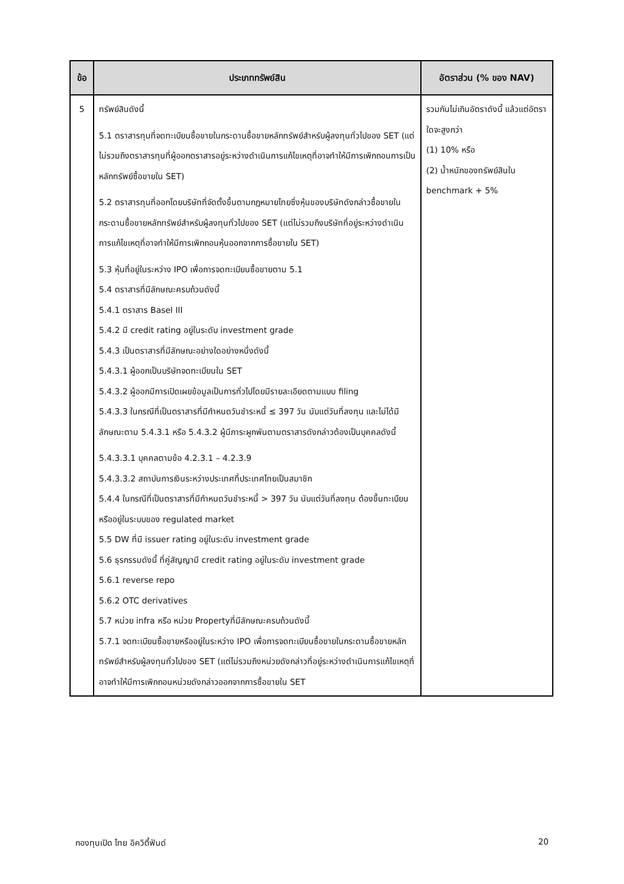| ข้อ | ประเภททรัพย์สิน | อัตราส่วน (% ของ NAV) |
| --- | --- | --- |
| 5 | ทรัพย์สินดังนี้ 5.1 ตราสารทุนที่จดทะเบียนซื้อขายในกระดานซื้อขายหลักทรัพย์สำหรับผู้ลงทุนทั่วไปของ SET (แต่ไม่รวมถึงตราสารทุนที่ผู้ออกตราสารอยู่ระหว่างดำเนินการแก้ไขเหตุที่อาจทำให้มีการเพิกถอนการเป็นหลักทรัพย์ซื้อขายใน SET) 5.2 ตราสารทุนที่ออกโดยบริษัทที่จัดตั้งขึ้นตามกฎหมายไทยซึ่งหุ้นของบริษัทดังกล่าวซื้อขายในกระดานซื้อขายหลักทรัพย์สำหรับผู้ลงทุนทั่วไปของ SET (แต่ไม่รวมถึงบริษัทที่อยู่ระหว่างดำเนินการแก้ไขเหตุที่อาจทำให้มีการเพิกถอนหุ้นออกจากการซื้อขายใน SET) 5.3 หุ้นที่อยู่ในระหว่าง IPO เพื่อการจดทะเบียนซื้อขายตาม 5.1 5.4 ตราสารที่มีลักษณะครบถ้วนดังนี้ 5.4.1 ตราสาร Basel III 5.4.2 มี credit rating อยู่ในระดับ investment grade 5.4.3 เป็นตราสารที่มีลักษณะอย่างใดอย่างหนึ่งดังนี้ 5.4.3.1 ผู้ออกเป็นบริษัทจดทะเบียนใน SET 5.4.3.2 ผู้ออกมีการเปิดเผยข้อมูลเป็นการทั่วไปโดยมีรายละเอียดตามแบบ filing 5.4.3.3 ในกรณีที่เป็นตราสารที่มีกำหนดวันชำระหนี้ ≤ 397 วัน นับแต่วันที่ลงทุน และไม่ได้มีลักษณะตาม 5.4.3.1 หรือ 5.4.3.2 ผู้มีภาระผูกพันตามตราสารดังกล่าวต้องเป็นบุคคลดังนี้ 5.4.3.3.1 บุคคลตามข้อ 4.2.3.1 – 4.2.3.9 5.4.3.3.2 สถาบันการเงินระหว่างประเทศที่ประเทศไทยเป็นสมาชิก 5.4.4 ในกรณีที่เป็นตราสารที่มีกำหนดวันชำระหนี้ > 397 วัน นับแต่วันที่ลงทุน ต้องขึ้นทะเบียนหรืออยู่ในระบบของ regulated market 5.5 DW ที่มี issuer rating อยู่ในระดับ investment grade 5.6 ธุรกรรมดังนี้ ที่คู่สัญญามี credit rating อยู่ในระดับ investment grade 5.6.1 reverse repo 5.6.2 OTC derivatives 5.7 หน่วย infra หรือ หน่วย Propertyที่มีลักษณะครบถ้วนดังนี้ 5.7.1 จดทะเบียนซื้อขายหรืออยู่ในระหว่าง IPO เพื่อการจดทะเบียนซื้อขายในกระดานซื้อขายหลักทรัพย์สำหรับผู้ลงทุนทั่วไปของ SET (แต่ไม่รวมถึงหน่วยดังกล่าวที่อยู่ระหว่างดำเนินการแก้ไขเหตุที่อาจทำให้มีการเพิกถอนหน่วยดังกล่าวออกจากการซื้อขายใน SET | รวมกันไม่เกินอัตราดังนี้ แล้วแต่อัตราใดจะสูงกว่า (1) 10% หรือ (2) น้ำหนักของทรัพย์สินใน benchmark + 5% |
กองทุนเปิด ไทย อิควิตี้ฟันด์ 20